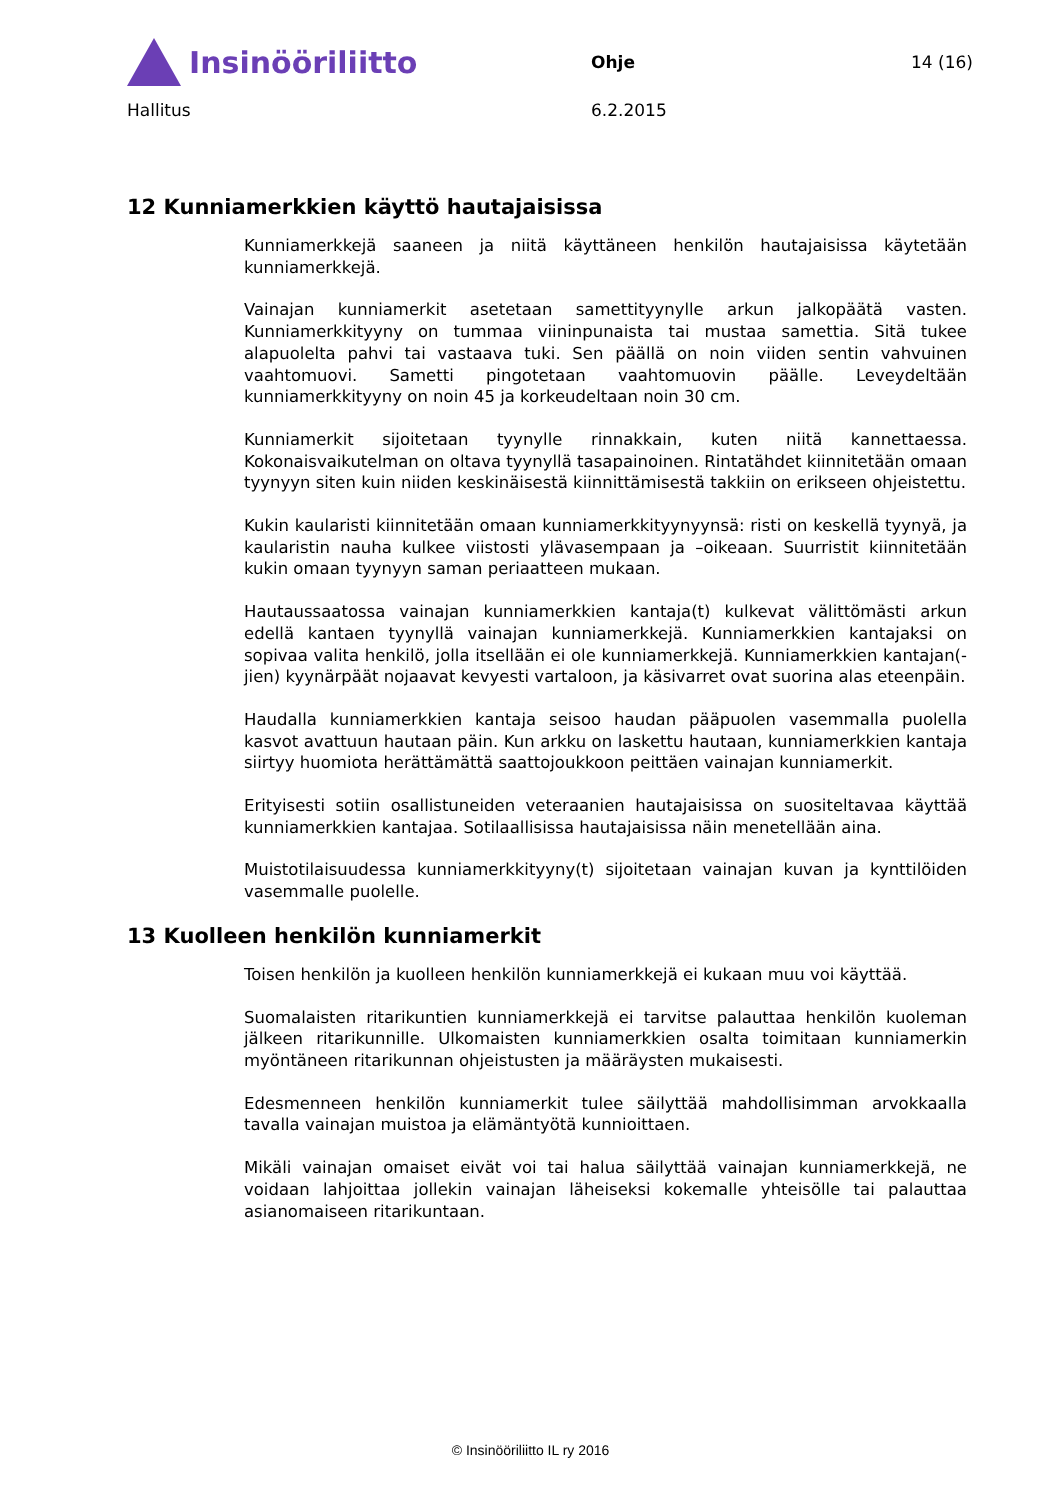Insinööriliitto
Ohje 14 (16)
Hallitus 6.2.2015
12 Kunniamerkkien käyttö hautajaisissa
Kunniamerkkejä saaneen ja niitä käyttäneen henkilön hautajaisissa käytetään kunniamerkkejä.
Vainajan kunniamerkit asetetaan samettityynylle arkun jalkopäätä vasten. Kunniamerkkityyny on tummaa viininpunaista tai mustaa samettia. Sitä tukee alapuolelta pahvi tai vastaava tuki. Sen päällä on noin viiden sentin vahvuinen vaahtomuovi. Sametti pingotetaan vaahtomuovin päälle. Leveydeltään kunniamerkkityyny on noin 45 ja korkeudeltaan noin 30 cm.
Kunniamerkit sijoitetaan tyynylle rinnakkain, kuten niitä kannettaessa. Kokonaisvaikutelman on oltava tyynyllä tasapainoinen. Rintatähdet kiinnitetään omaan tyynyyn siten kuin niiden keskinäisestä kiinnittämisestä takkiin on erikseen ohjeistettu.
Kukin kaularisti kiinnitetään omaan kunniamerkkityynyynsä: risti on keskellä tyynyä, ja kaularistin nauha kulkee viistosti ylävasempaan ja –oikeaan. Suurristit kiinnitetään kukin omaan tyynyyn saman periaatteen mukaan.
Hautaussaatossa vainajan kunniamerkkien kantaja(t) kulkevat välittömästi arkun edellä kantaen tyynyllä vainajan kunniamerkkejä. Kunniamerkkien kantajaksi on sopivaa valita henkilö, jolla itsellään ei ole kunniamerkkejä. Kunniamerkkien kantajan(-jien) kyynärpäät nojaavat kevyesti vartaloon, ja käsivarret ovat suorina alas eteenpäin.
Haudalla kunniamerkkien kantaja seisoo haudan pääpuolen vasemmalla puolella kasvot avattuun hautaan päin. Kun arkku on laskettu hautaan, kunniamerkkien kantaja siirtyy huomiota herättämättä saattojoukkoon peittäen vainajan kunniamerkit.
Erityisesti sotiin osallistuneiden veteraanien hautajaisissa on suositeltavaa käyttää kunniamerkkien kantajaa. Sotilaallisissa hautajaisissa näin menetellään aina.
Muistotilaisuudessa kunniamerkkityyny(t) sijoitetaan vainajan kuvan ja kynttilöiden vasemmalle puolelle.
13 Kuolleen henkilön kunniamerkit
Toisen henkilön ja kuolleen henkilön kunniamerkkejä ei kukaan muu voi käyttää.
Suomalaisten ritarikuntien kunniamerkkejä ei tarvitse palauttaa henkilön kuoleman jälkeen ritarikunnille. Ulkomaisten kunniamerkkien osalta toimitaan kunniamerkin myöntäneen ritarikunnan ohjeistusten ja määräysten mukaisesti.
Edesmenneen henkilön kunniamerkit tulee säilyttää mahdollisimman arvokkaalla tavalla vainajan muistoa ja elämäntyötä kunnioittaen.
Mikäli vainajan omaiset eivät voi tai halua säilyttää vainajan kunniamerkkejä, ne voidaan lahjoittaa jollekin vainajan läheiseksi kokemalle yhteisölle tai palauttaa asianomaiseen ritarikuntaan.
© Insinööriliitto IL ry 2016